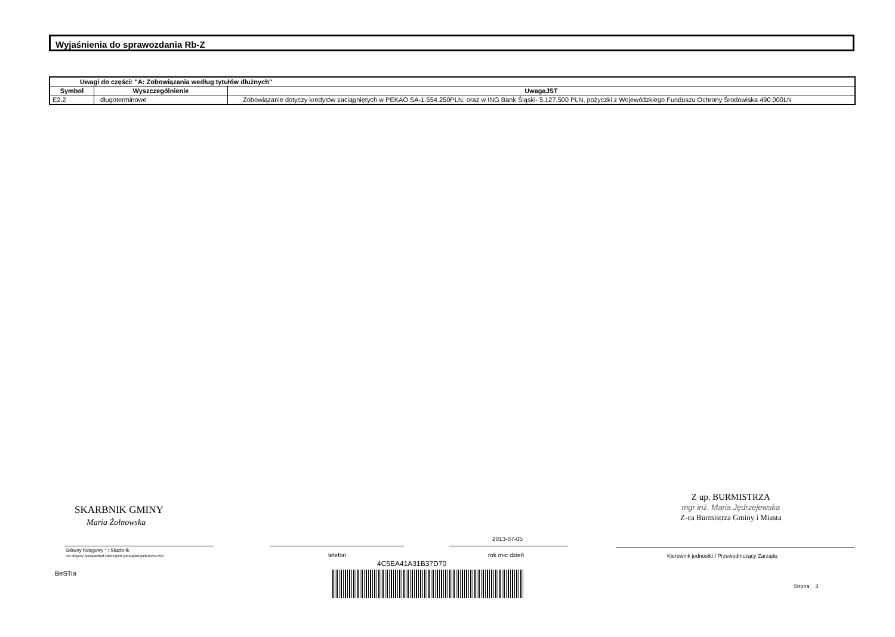Wyjaśnienia do sprawozdania Rb-Z
| Uwagi do części: "A: Zobowiązania według tytułów dłużnych" | | |
| --- | --- | --- |
| Symbol | Wyszczególnienie | UwagaJST |
| E2.2 | długoterminowe | Zobowiązanie dotyczy kredytów zaciągniętych w PEKAO SA-1.554.250PLN, oraz w ING Bank Śląski- 5.127.500 PLN, pożyczki z Wojewódzkiego Funduszu Ochrony Środowiska 490.000LN |
SKARBNIK GMINY
Maria Żołnowska
Główny Księgowy * / Skarbnik
nie dotyczy sprawozdań zbiorczych sporządzonych przez RIO
BeSTia
telefon
2013-07-05
rok m-c dzień
4C5EA41A31B37D70
Z up. BURMISTRZA
mgr inż. Maria Jędrzejewska
Z-ca Burmistrza Gminy i Miasta
Kierownik jednostki / Przewodniczący Zarządu
Strona: 3